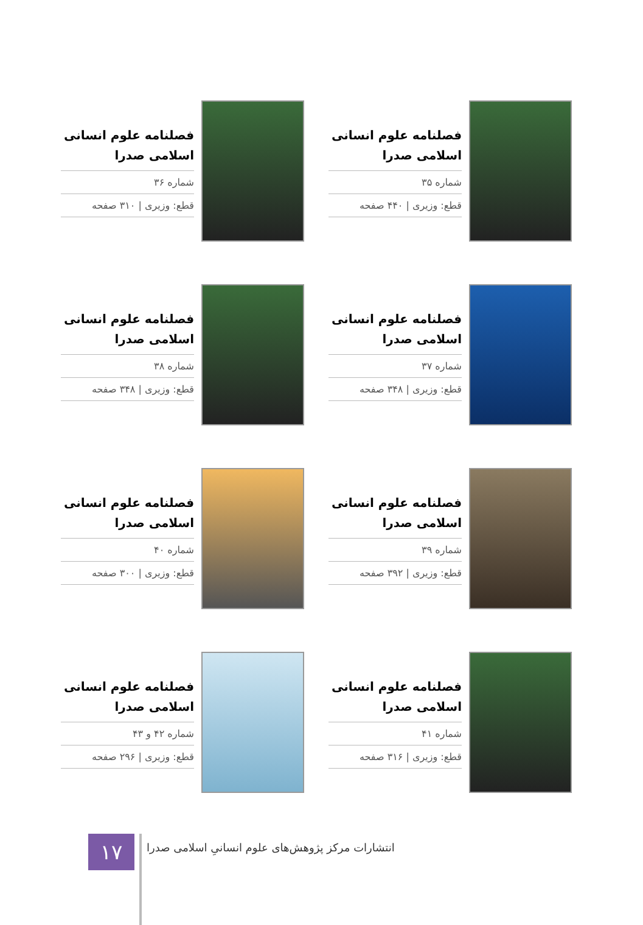فصلنامه علوم انسانی
اسلامی صدرا
شماره ۳۵
قطع: وزیری | ۴۴۰ صفحه
فصلنامه علوم انسانی
اسلامی صدرا
شماره ۳۶
قطع: وزیری | ۳۱۰ صفحه
فصلنامه علوم انسانی
اسلامی صدرا
شماره ۳۷
قطع: وزیری | ۳۴۸ صفحه
فصلنامه علوم انسانی
اسلامی صدرا
شماره ۳۸
قطع: وزیری | ۳۴۸ صفحه
فصلنامه علوم انسانی
اسلامی صدرا
شماره ۳۹
قطع: وزیری | ۳۹۲ صفحه
فصلنامه علوم انسانی
اسلامی صدرا
شماره ۴۰
قطع: وزیری | ۳۰۰ صفحه
فصلنامه علوم انسانی
اسلامی صدرا
شماره ۴۱
قطع: وزیری | ۳۱۶ صفحه
فصلنامه علوم انسانی
اسلامی صدرا
شماره ۴۲ و ۴۳
قطع: وزیری | ۲۹۶ صفحه
۱۷
انتشارات مرکز پژوهش‌های علوم انسانیِ اسلامی صدرا